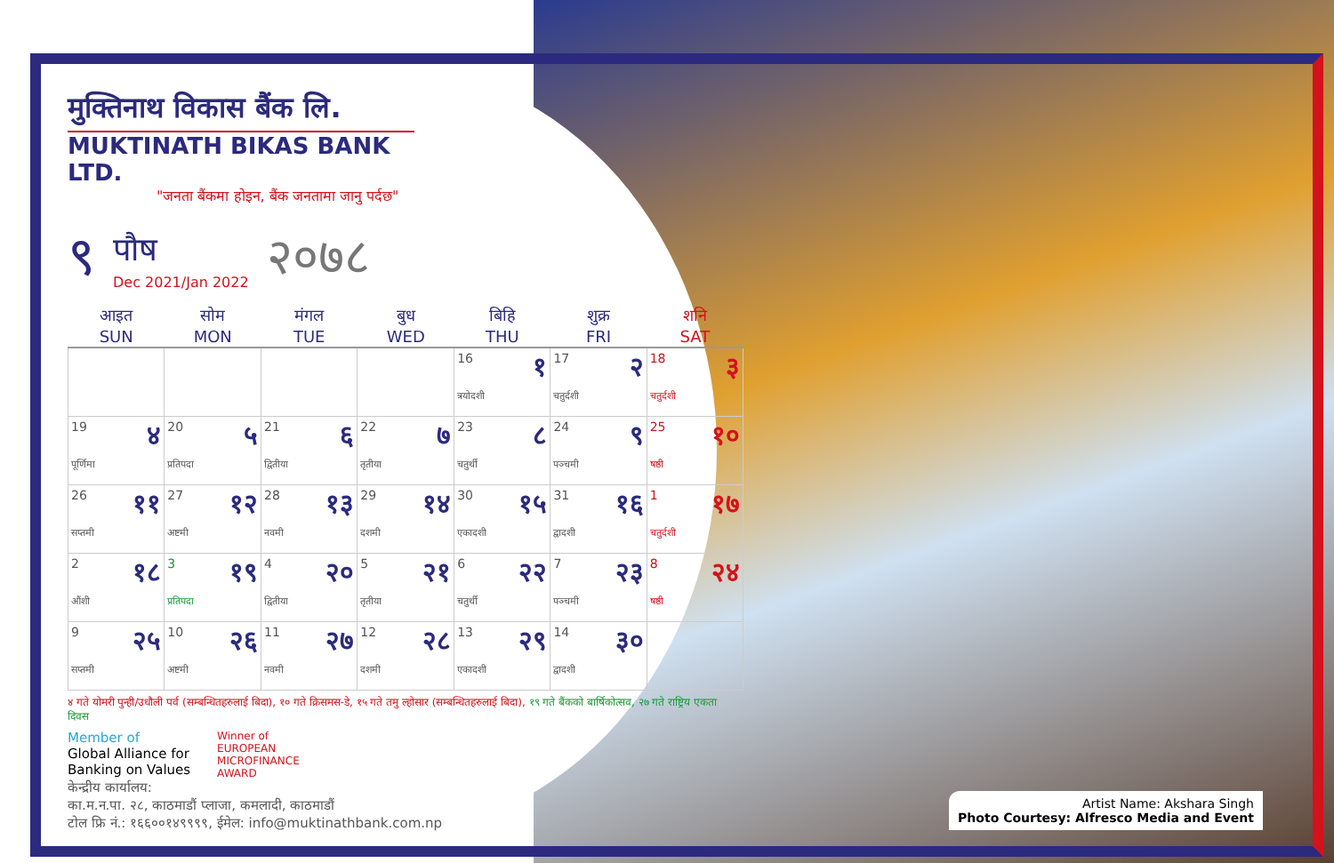मुक्तिनाथ विकास बैंक लि.
MUKTINATH BIKAS BANK LTD.
"जनता बैंकमा होइन, बैंक जनतामा जानु पर्दछ"
९
पौष
Dec 2021/Jan 2022
२०७८
| आइत SUN | सोम MON | मंगल TUE | बुध WED | बिहि THU | शुक्र FRI | शनि SAT |
| --- | --- | --- | --- | --- | --- | --- |
| | | | | 16 १ त्रयोदशी | 17 २ चतुर्दशी | 18 ३ चतुर्दशी |
| 19 ४ पूर्णिमा | 20 ५ प्रतिपदा | 21 ६ द्वितीया | 22 ७ तृतीया | 23 ८ चतुर्थी | 24 ९ पञ्चमी | 25 १० षष्ठी |
| 26 ११ सप्तमी | 27 १२ अष्टमी | 28 १३ नवमी | 29 १४ दशमी | 30 १५ एकादशी | 31 १६ द्वादशी | 1 १७ चतुर्दशी |
| 2 १८ औंशी | 3 १९ प्रतिपदा | 4 २० द्वितीया | 5 २१ तृतीया | 6 २२ चतुर्थी | 7 २३ पञ्चमी | 8 २४ षष्ठी |
| 9 २५ सप्तमी | 10 २६ अष्टमी | 11 २७ नवमी | 12 २८ दशमी | 13 २९ एकादशी | 14 ३० द्वादशी | |
४ गते योमरी पुन्ही/उधौली पर्व (सम्बन्धितहरुलाई बिदा), १० गते क्रिसमस-डे, १५ गते तमु ल्होसार (सम्बन्धितहरुलाई बिदा), १९ गते बैंकको बार्षिकोत्सव, २७ गते राष्ट्रिय एकता दिवस
Member of
Global Alliance for
Banking on Values
Winner of
EUROPEAN
MICROFINANCE
AWARD
केन्द्रीय कार्यालय:
का.म.न.पा. २८, काठमाडौं प्लाजा, कमलादी, काठमाडौं
टोल फ्रि नं.: १६६००१४९९९९, ईमेल: info@muktinathbank.com.np
Artist Name: Akshara Singh
Photo Courtesy: Alfresco Media and Event